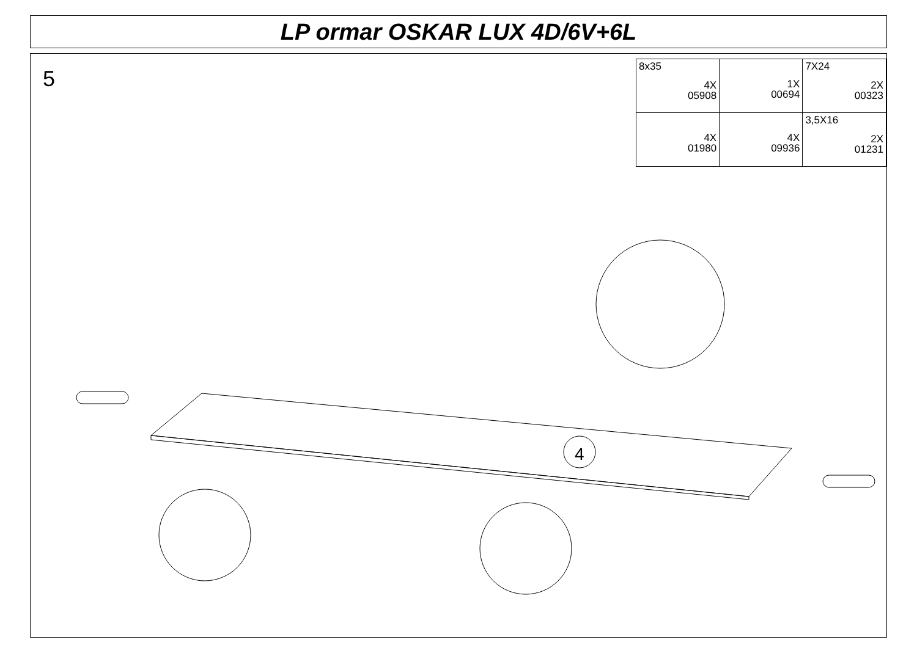LP ormar OSKAR LUX 4D/6V+6L
5
| 8x35 4X 05908 | 1X 00694 | 7X24 2X 00323 |
| 4X 01980 | 4X 09936 | 3,5X16 2X 01231 |
4